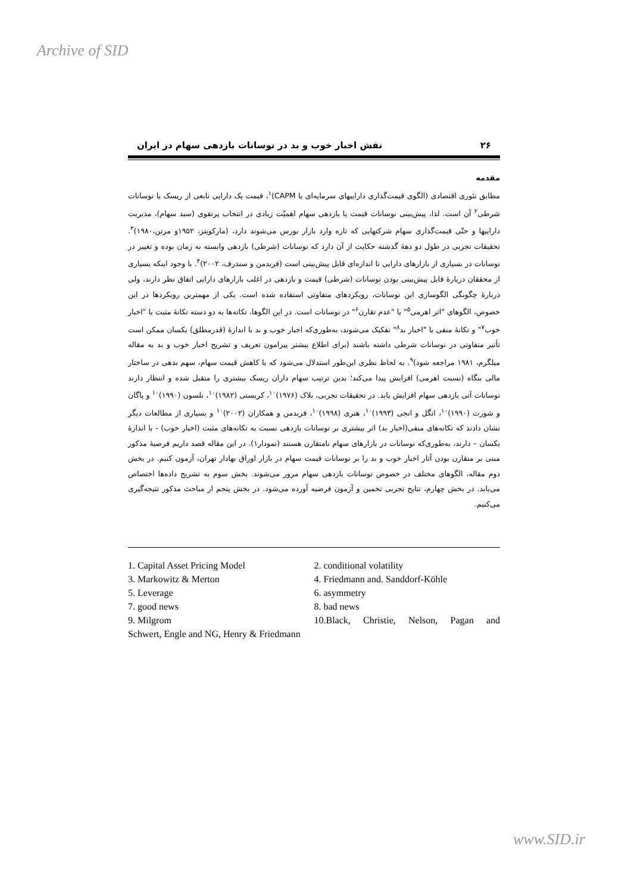Archive of SID
۲۶ نقش اخبار خوب و بد در نوسانات بازدهی سهام در ایران
مقدمه
مطابق تئوری اقتصادی (الگوی قیمت‌گذاری داراییهای سرمایه‌ای یا CAPM)<sup>۱</sup>، قیمت یک دارایی تابعی از ریسک یا نوسانات شرطی<sup>۲</sup> آن است. لذا، پیش‌بینی نوسانات قیمت یا بازدهی سهام اهمیّت زیادی در انتخاب پرتفوی (سبد سهام)، مدیریت داراییها و حتّی قیمت‌گذاری سهام شرکتهایی که تازه وارد بازار بورس می‌شوند دارد، (مارکویتز، ۱۹۵۲و مرتن،۱۹۸۰)<sup>۳</sup>. تحقیقات تجربی در طول دو دههٔ گذشته حکایت از آن دارد که نوسانات (شرطی) بازدهی وابسته به زمان بوده و تغییر در نوسانات در بسیاری از بازارهای دارایی تا اندازه‌ای قابل پیش‌بینی است (فریدمن و سندرف، ۲۰۰۲)<sup>۴</sup>. با وجود اینکه بسیاری از محققان دربارهٔ قابل پیش‌بینی بودن نوسانات (شرطی) قیمت و بازدهی در اغلب بازارهای دارایی اتفاق نظر دارند، ولی دربارهٔ چگونگی الگوسازی این نوسانات، رویکردهای متفاوتی استفاده شده است. یکی از مهمترین رویکردها در این خصوص، الگوهای "اثر اهرمی<sup>۵</sup>" یا "عدم تقارن<sup>۶</sup>" در نوسانات است. در این الگوها، تکانه‌ها به دو دسته تکانهٔ مثبت یا "اخبار خوب<sup>۷</sup>" و تکانهٔ منفی یا "اخبار بد<sup>۸</sup>" تفکیک می‌شوند، به‌طوری‌که اخبار خوب و بد با اندازهٔ (قدرمطلق) یکسان ممکن است تأثیر متفاوتی در نوسانات شرطی داشته باشند (برای اطلاع بیشتر پیرامون تعریف و تشریح اخبار خوب و بد به مقاله میلگرم، ۱۹۸۱ مراجعه شود)<sup>۹</sup>. به لحاظ نظری این‌طور استدلال می‌شود که با کاهش قیمت سهام، سهم بدهی در ساختار مالی بنگاه (نسبت اهرمی) افزایش پیدا می‌کند؛ بدین ترتیب سهام داران ریسک بیشتری را متقبل شده و انتظار دارند نوسانات آتی بازدهی سهام افزایش یابد. در تحقیقات تجربی، بلاک (۱۹۷۶)<sup>۱۰</sup>، کریستی (۱۹۸۲)<sup>۱۰</sup>، نلسون (۱۹۹۰)<sup>۱۰</sup> و پاگان و شورت (۱۹۹۰)<sup>۱۰</sup>، انگل و انجی (۱۹۹۳)<sup>۱۰</sup>، هنری (۱۹۹۸)<sup>۱۰</sup>، فریدمن و همکاران (۲۰۰۲)<sup>۱۰</sup> و بسیاری از مطالعات دیگر نشان دادند که تکانه‌های منفی(اخبار بد) اثر بیشتری بر نوسانات بازدهی نسبت به تکانه‌های مثبت (اخبار خوب) - با اندازهٔ یکسان – دارند، به‌طوری‌که نوسانات در بازارهای سهام نامتقارن هستند (نمودار۱). در این مقاله قصد داریم فرضیهٔ مذکور مبنی بر متقارن بودن آثار اخبار خوب و بد را بر نوسانات قیمت سهام در بازار اوراق بهادار تهران، آزمون کنیم. در بخش دوم مقاله، الگوهای مختلف در خصوص نوسانات بازدهی سهام مرور می‌شوند. بخش سوم به تشریح داده‌ها اختصاص می‌یابد. در بخش چهارم، نتایج تجربی تخمین و آزمون فرضیه آورده می‌شود. در بخش پنجم از مباحث مذکور نتیجه‌گیری می‌کنیم.
1. Capital Asset Pricing Model
2. conditional volatility
3. Markowitz & Merton
4. Friedmann and. Sanddorf-Köhle
5. Leverage
6. asymmetry
7. good news
8. bad news
9. Milgrom
10.Black, Christie, Nelson, Pagan and
Schwert, Engle and NG, Henry & Friedmann
www.SID.ir